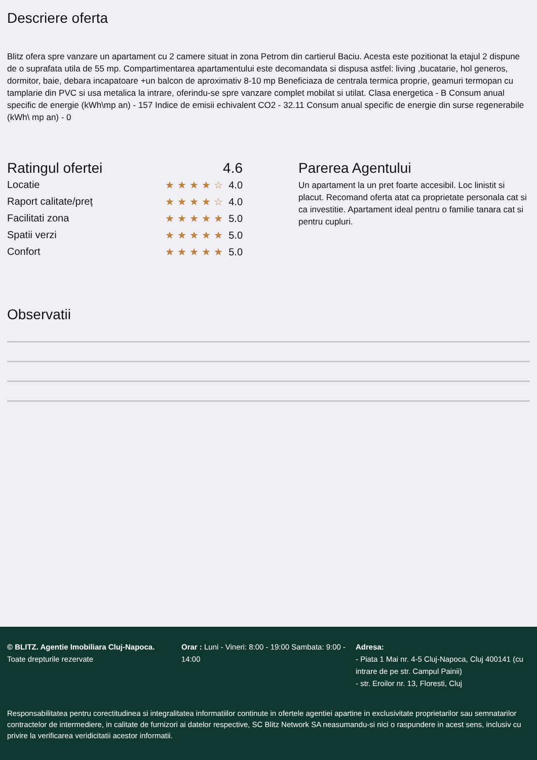Descriere oferta
Blitz ofera spre vanzare un apartament cu 2 camere situat in zona Petrom din cartierul Baciu. Acesta este pozitionat la etajul 2 dispune de o suprafata utila de 55 mp. Compartimentarea apartamentului este decomandata si dispusa astfel: living ,bucatarie, hol generos, dormitor, baie, debara incapatoare +un balcon de aproximativ 8-10 mp Beneficiaza de centrala termica proprie, geamuri termopan cu tamplarie din PVC si usa metalica la intrare, oferindu-se spre vanzare complet mobilat si utilat. Clasa energetica - B Consum anual specific de energie (kWh\mp an) - 157 Indice de emisii echivalent CO2 - 32.11 Consum anual specific de energie din surse regenerabile (kWh\ mp an) - 0
Ratingul ofertei 4.6
Locatie ★★★★☆ 4.0
Raport calitate/preț ★★★★☆ 4.0
Facilitati zona ★★★★★ 5.0
Spatii verzi ★★★★★ 5.0
Confort ★★★★★ 5.0
Parerea Agentului
Un apartament la un pret foarte accesibil. Loc linistit si placut. Recomand oferta atat ca proprietate personala cat si ca investitie. Apartament ideal pentru o familie tanara cat si pentru cupluri.
Observatii
© BLITZ. Agentie Imobiliara Cluj-Napoca.
Toate drepturile rezervate
Orar : Luni - Vineri: 8:00 - 19:00 Sambata: 9:00 - 14:00
Adresa:
- Piata 1 Mai nr. 4-5 Cluj-Napoca, Cluj 400141 (cu intrare de pe str. Campul Painii)
- str. Eroilor nr. 13, Floresti, Cluj
Responsabilitatea pentru corectitudinea si integralitatea informatiilor continute in ofertele agentiei apartine in exclusivitate proprietarilor sau semnatarilor contractelor de intermediere, in calitate de furnizori ai datelor respective, SC Blitz Network SA neasumandu-si nici o raspundere in acest sens, inclusiv cu privire la verificarea veridicitatii acestor informatii.